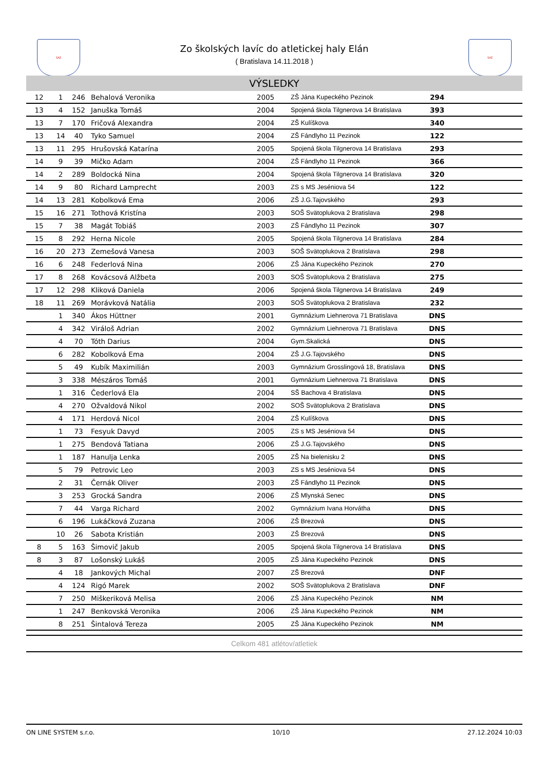SAZ SAZ
Zo školských lavíc do atletickej haly Elán
( Bratislava 14.11.2018 )
VÝSLEDKY
| 12 | 1 | 246 | Behalová Veronika | 2005 | ZŠ Jána Kupeckého Pezinok | 294 | |
| 13 | 4 | 152 | Januška Tomáš | 2004 | Spojená škola Tilgnerova 14 Bratislava | 393 | |
| 13 | 7 | 170 | Fričová Alexandra | 2004 | ZŠ Kulíškova | 340 | |
| 13 | 14 | 40 | Tyko Samuel | 2004 | ZŠ Fándlyho 11 Pezinok | 122 | |
| 13 | 11 | 295 | Hrušovská Katarína | 2005 | Spojená škola Tilgnerova 14 Bratislava | 293 | |
| 14 | 9 | 39 | Mičko Adam | 2004 | ZŠ Fándlyho 11 Pezinok | 366 | |
| 14 | 2 | 289 | Boldocká Nina | 2004 | Spojená škola Tilgnerova 14 Bratislava | 320 | |
| 14 | 9 | 80 | Richard Lamprecht | 2003 | ZS s MS Jeséniova 54 | 122 | |
| 14 | 13 | 281 | Kobolková Ema | 2006 | ZŠ J.G.Tajovského | 293 | |
| 15 | 16 | 271 | Tothová Kristína | 2003 | SOŠ Svätoplukova 2 Bratislava | 298 | |
| 15 | 7 | 38 | Magát Tobiáš | 2003 | ZŠ Fándlyho 11 Pezinok | 307 | |
| 15 | 8 | 292 | Herna Nicole | 2005 | Spojená škola Tilgnerova 14 Bratislava | 284 | |
| 16 | 20 | 273 | Zemešová Vanesa | 2003 | SOŠ Svätoplukova 2 Bratislava | 298 | |
| 16 | 6 | 248 | Federlová Nina | 2006 | ZŠ Jána Kupeckého Pezinok | 270 | |
| 17 | 8 | 268 | Kovácsová Alžbeta | 2003 | SOŠ Svätoplukova 2 Bratislava | 275 | |
| 17 | 12 | 298 | Kliková Daniela | 2006 | Spojená škola Tilgnerova 14 Bratislava | 249 | |
| 18 | 11 | 269 | Morávková Natália | 2003 | SOŠ Svätoplukova 2 Bratislava | 232 | |
| | 1 | 340 | Ákos Hüttner | 2001 | Gymnázium Liehnerova 71 Bratislava | DNS | |
| | 4 | 342 | Viráloš Adrian | 2002 | Gymnázium Liehnerova 71 Bratislava | DNS | |
| | 4 | 70 | Tóth Darius | 2004 | Gym.Skalická | DNS | |
| | 6 | 282 | Kobolková Ema | 2004 | ZŠ J.G.Tajovského | DNS | |
| | 5 | 49 | Kubík Maximilián | 2003 | Gymnázium Grosslingová 18, Bratislava | DNS | |
| | 3 | 338 | Mészáros Tomáš | 2001 | Gymnázium Liehnerova 71 Bratislava | DNS | |
| | 1 | 316 | Čederlová Ela | 2004 | SŠ Bachova 4 Bratislava | DNS | |
| | 4 | 270 | Ožvaldová Nikol | 2002 | SOŠ Svätoplukova 2 Bratislava | DNS | |
| | 4 | 171 | Herdová Nicol | 2004 | ZŠ Kulíškova | DNS | |
| | 1 | 73 | Fesyuk Davyd | 2005 | ZS s MS Jeséniova 54 | DNS | |
| | 1 | 275 | Bendová Tatiana | 2006 | ZŠ J.G.Tajovského | DNS | |
| | 1 | 187 | Hanulja Lenka | 2005 | ZŠ Na bielenisku 2 | DNS | |
| | 5 | 79 | Petrovic Leo | 2003 | ZS s MS Jeséniova 54 | DNS | |
| | 2 | 31 | Černák Oliver | 2003 | ZŠ Fándlyho 11 Pezinok | DNS | |
| | 3 | 253 | Grocká Sandra | 2006 | ZŠ Mlynská Senec | DNS | |
| | 7 | 44 | Varga Richard | 2002 | Gymnázium Ivana Horvátha | DNS | |
| | 6 | 196 | Lukáčková Zuzana | 2006 | ZŠ Brezová | DNS | |
| | 10 | 26 | Sabota Kristián | 2003 | ZŠ Brezová | DNS | |
| 8 | 5 | 163 | Šimovič Jakub | 2005 | Spojená škola Tilgnerova 14 Bratislava | DNS | |
| 8 | 3 | 87 | Lošonský Lukáš | 2005 | ZŠ Jána Kupeckého Pezinok | DNS | |
| | 4 | 18 | Jankových Michal | 2007 | ZŠ Brezová | DNF | |
| | 4 | 124 | Rigó Marek | 2002 | SOŠ Svätoplukova 2 Bratislava | DNF | |
| | 7 | 250 | Miškeriková Melisa | 2006 | ZŠ Jána Kupeckého Pezinok | NM | |
| | 1 | 247 | Benkovská Veronika | 2006 | ZŠ Jána Kupeckého Pezinok | NM | |
| | 8 | 251 | Šintalová Tereza | 2005 | ZŠ Jána Kupeckého Pezinok | NM | |
Celkom 481 atlétov/atletiek
ON LINE SYSTEM s.r.o. 10/10 27.12.2024 10:03